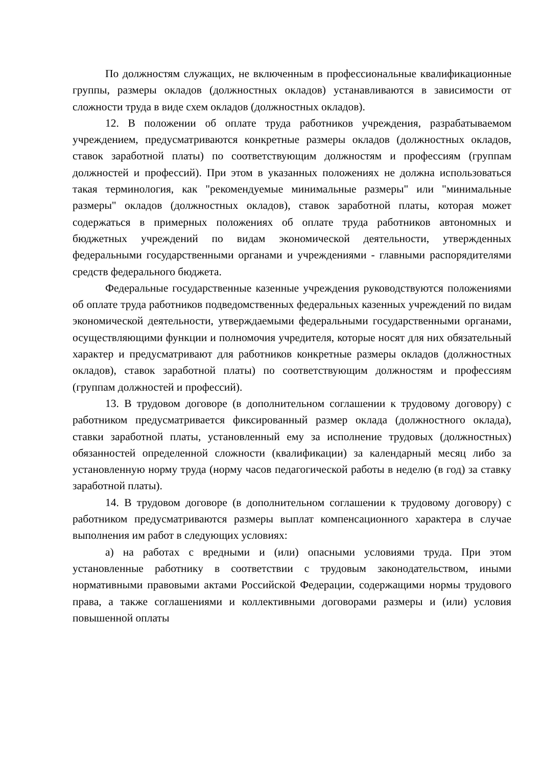По должностям служащих, не включенным в профессиональные квалификационные группы, размеры окладов (должностных окладов) устанавливаются в зависимости от сложности труда в виде схем окладов (должностных окладов).
12. В положении об оплате труда работников учреждения, разрабатываемом учреждением, предусматриваются конкретные размеры окладов (должностных окладов, ставок заработной платы) по соответствующим должностям и профессиям (группам должностей и профессий). При этом в указанных положениях не должна использоваться такая терминология, как "рекомендуемые минимальные размеры" или "минимальные размеры" окладов (должностных окладов), ставок заработной платы, которая может содержаться в примерных положениях об оплате труда работников автономных и бюджетных учреждений по видам экономической деятельности, утвержденных федеральными государственными органами и учреждениями - главными распорядителями средств федерального бюджета.
Федеральные государственные казенные учреждения руководствуются положениями об оплате труда работников подведомственных федеральных казенных учреждений по видам экономической деятельности, утверждаемыми федеральными государственными органами, осуществляющими функции и полномочия учредителя, которые носят для них обязательный характер и предусматривают для работников конкретные размеры окладов (должностных окладов), ставок заработной платы) по соответствующим должностям и профессиям (группам должностей и профессий).
13. В трудовом договоре (в дополнительном соглашении к трудовому договору) с работником предусматривается фиксированный размер оклада (должностного оклада), ставки заработной платы, установленный ему за исполнение трудовых (должностных) обязанностей определенной сложности (квалификации) за календарный месяц либо за установленную норму труда (норму часов педагогической работы в неделю (в год) за ставку заработной платы).
14. В трудовом договоре (в дополнительном соглашении к трудовому договору) с работником предусматриваются размеры выплат компенсационного характера в случае выполнения им работ в следующих условиях:
а) на работах с вредными и (или) опасными условиями труда. При этом установленные работнику в соответствии с трудовым законодательством, иными нормативными правовыми актами Российской Федерации, содержащими нормы трудового права, а также соглашениями и коллективными договорами размеры и (или) условия повышенной оплаты